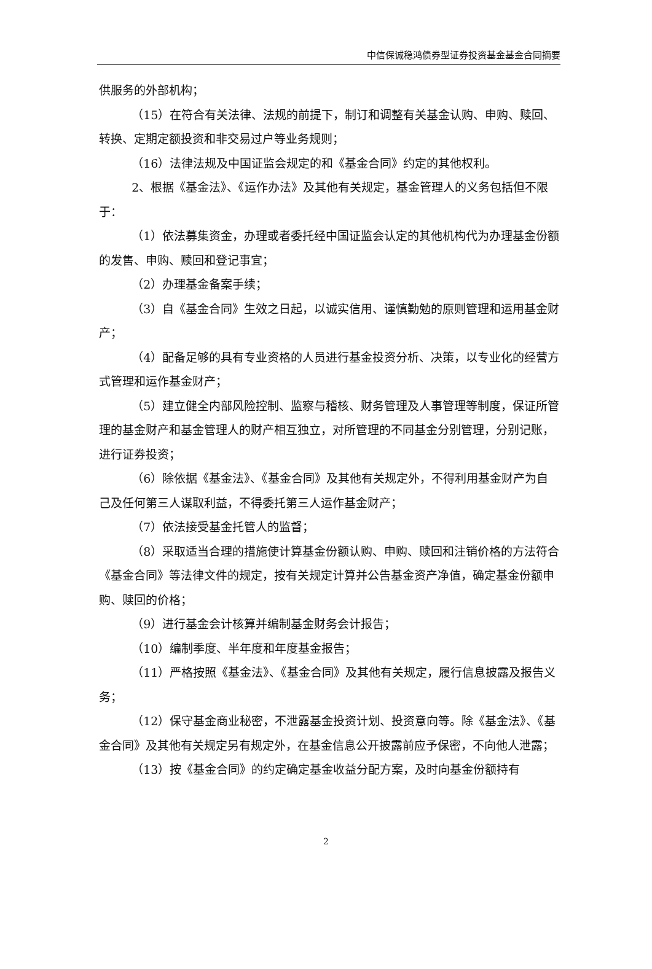中信保诚稳鸿债券型证券投资基金基金合同摘要
供服务的外部机构；
（15）在符合有关法律、法规的前提下，制订和调整有关基金认购、申购、赎回、转换、定期定额投资和非交易过户等业务规则；
（16）法律法规及中国证监会规定的和《基金合同》约定的其他权利。
2、根据《基金法》、《运作办法》及其他有关规定，基金管理人的义务包括但不限于：
（1）依法募集资金，办理或者委托经中国证监会认定的其他机构代为办理基金份额的发售、申购、赎回和登记事宜；
（2）办理基金备案手续；
（3）自《基金合同》生效之日起，以诚实信用、谨慎勤勉的原则管理和运用基金财产；
（4）配备足够的具有专业资格的人员进行基金投资分析、决策，以专业化的经营方式管理和运作基金财产；
（5）建立健全内部风险控制、监察与稽核、财务管理及人事管理等制度，保证所管理的基金财产和基金管理人的财产相互独立，对所管理的不同基金分别管理，分别记账，进行证券投资；
（6）除依据《基金法》、《基金合同》及其他有关规定外，不得利用基金财产为自己及任何第三人谋取利益，不得委托第三人运作基金财产；
（7）依法接受基金托管人的监督；
（8）采取适当合理的措施使计算基金份额认购、申购、赎回和注销价格的方法符合《基金合同》等法律文件的规定，按有关规定计算并公告基金资产净值，确定基金份额申购、赎回的价格；
（9）进行基金会计核算并编制基金财务会计报告；
（10）编制季度、半年度和年度基金报告；
（11）严格按照《基金法》、《基金合同》及其他有关规定，履行信息披露及报告义务；
（12）保守基金商业秘密，不泄露基金投资计划、投资意向等。除《基金法》、《基金合同》及其他有关规定另有规定外，在基金信息公开披露前应予保密，不向他人泄露；
（13）按《基金合同》的约定确定基金收益分配方案，及时向基金份额持有
2